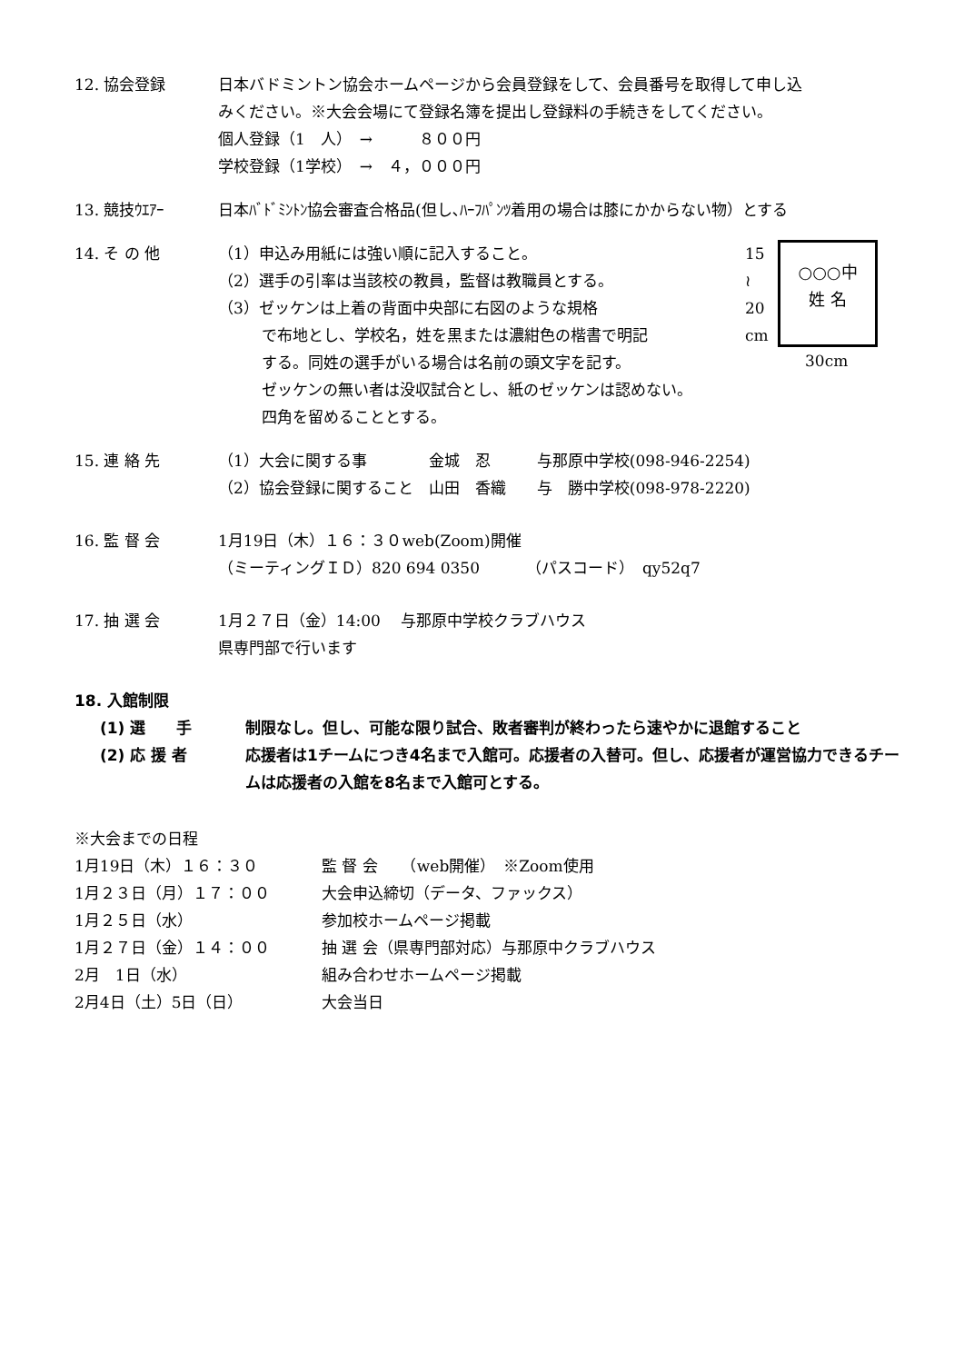12. 協会登録 日本バドミントン協会ホームページから会員登録をして、会員番号を取得して申し込
みください。※大会会場にて登録名簿を提出し登録料の手続きをしてください。
個人登録（1　人）　→　　　８００円
学校登録（1学校）　→　４，０００円
13. 競技ｳｴｱｰ 日本ﾊﾞﾄﾞﾐﾝﾄﾝ協会審査合格品(但し､ﾊｰﾌﾊﾟﾝﾂ着用の場合は膝にかからない物）とする
14. そ の 他 （1）申込み用紙には強い順に記入すること。
（2）選手の引率は当該校の教員，監督は教職員とする。
（3）ゼッケンは上着の背面中央部に右図のような規格
で布地とし、学校名，姓を黒または濃紺色の楷書で明記
する。同姓の選手がいる場合は名前の頭文字を記す。
ゼッケンの無い者は没収試合とし、紙のゼッケンは認めない。
四角を留めることとする。
15
≀
20
cm
○○○中
姓 名
30cm
15. 連 絡 先 （1）大会に関する事　　　　金城　忍　　　与那原中学校(098-946-2254)
（2）協会登録に関すること　山田　香織　　与　勝中学校(098-978-2220)
16. 監 督 会 1月19日（木）１６：３０web(Zoom)開催
（ミーティングＩＤ）820 694 0350　　　（パスコード）　qy52q7
17. 抽 選 会 1月２７日（金）14:00　 与那原中学校クラブハウス
県専門部で行います
18. 入館制限
(1) 選　　手 制限なし。但し、可能な限り試合、敗者審判が終わったら速やかに退館すること
(2) 応 援 者 応援者は1チームにつき4名まで入館可。応援者の入替可。但し、応援者が運営協力できるチームは応援者の入館を8名まで入館可とする。
※大会までの日程
1月19日（木）１６：３０ 監 督 会　　（web開催）　※Zoom使用
1月２３日（月）１７：００ 大会申込締切（データ、ファックス）
1月２５日（水） 参加校ホームページ掲載
1月２７日（金）１４：００ 抽 選 会（県専門部対応）与那原中クラブハウス
2月　1日（水） 組み合わせホームページ掲載
2月4日（土）5日（日） 大会当日